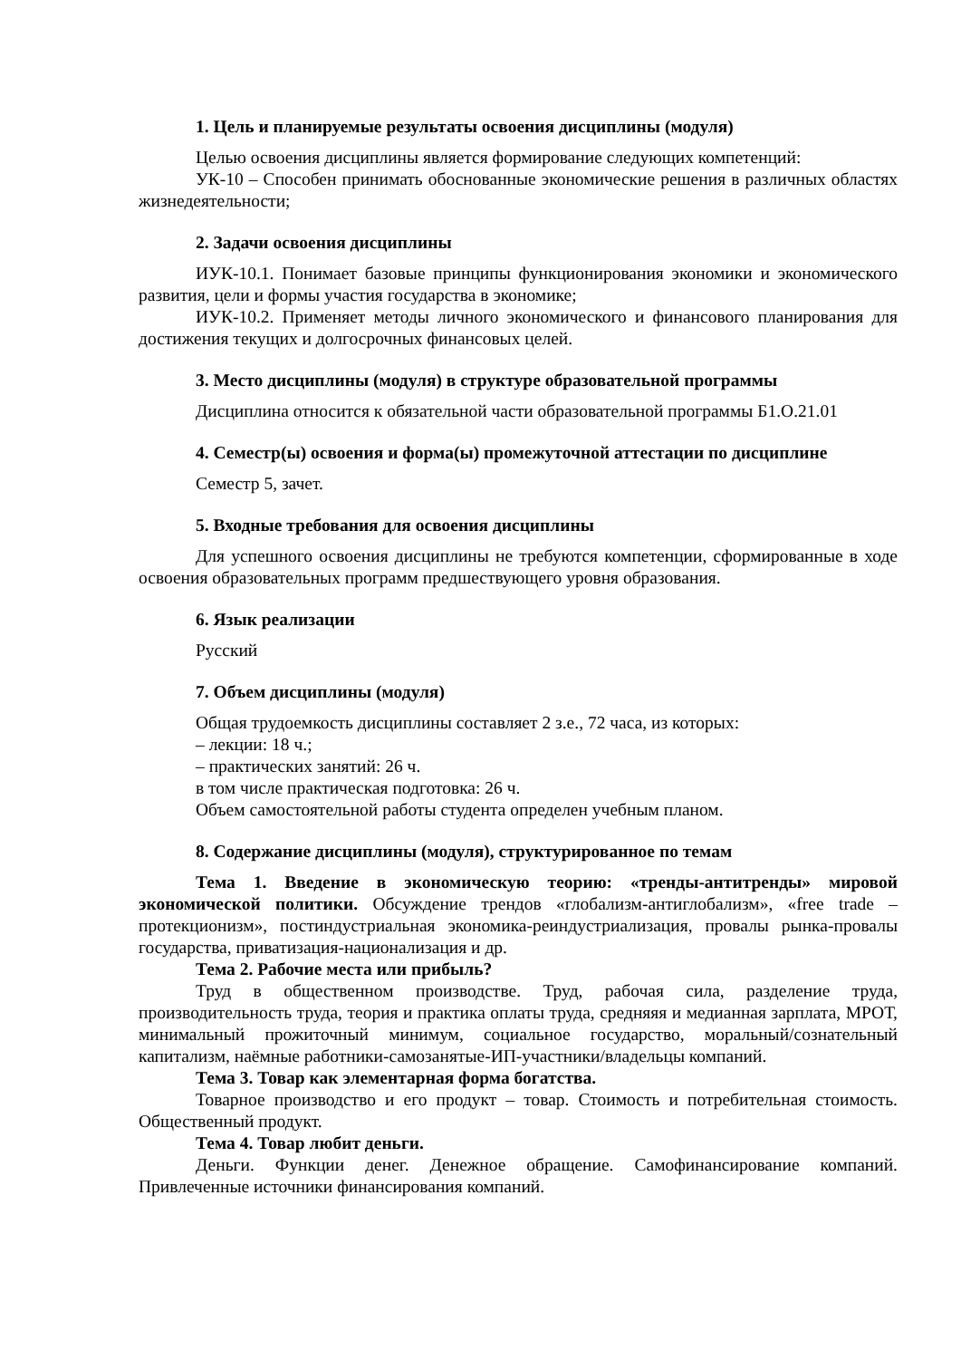1. Цель и планируемые результаты освоения дисциплины (модуля)
Целью освоения дисциплины является формирование следующих компетенций:
УК-10 – Способен принимать обоснованные экономические решения в различных областях жизнедеятельности;
2. Задачи освоения дисциплины
ИУК-10.1. Понимает базовые принципы функционирования экономики и экономического развития, цели и формы участия государства в экономике;
ИУК-10.2. Применяет методы личного экономического и финансового планирования для достижения текущих и долгосрочных финансовых целей.
3. Место дисциплины (модуля) в структуре образовательной программы
Дисциплина относится к обязательной части образовательной программы Б1.О.21.01
4. Семестр(ы) освоения и форма(ы) промежуточной аттестации по дисциплине
Семестр 5, зачет.
5. Входные требования для освоения дисциплины
Для успешного освоения дисциплины не требуются компетенции, сформированные в ходе освоения образовательных программ предшествующего уровня образования.
6. Язык реализации
Русский
7. Объем дисциплины (модуля)
Общая трудоемкость дисциплины составляет 2 з.е., 72 часа, из которых:
– лекции: 18 ч.;
– практических занятий: 26 ч.
в том числе практическая подготовка: 26 ч.
Объем самостоятельной работы студента определен учебным планом.
8. Содержание дисциплины (модуля), структурированное по темам
Тема 1. Введение в экономическую теорию: «тренды-антитренды» мировой экономической политики. Обсуждение трендов «глобализм-антиглобализм», «free trade – протекционизм», постиндустриальная экономика-реиндустриализация, провалы рынка-провалы государства, приватизация-национализация и др.
Тема 2. Рабочие места или прибыль?
Труд в общественном производстве. Труд, рабочая сила, разделение труда, производительность труда, теория и практика оплаты труда, средняяя и медианная зарплата, МРОТ, минимальный прожиточный минимум, социальное государство, моральный/сознательный капитализм, наёмные работники-самозанятые-ИП-участники/владельцы компаний.
Тема 3. Товар как элементарная форма богатства.
Товарное производство и его продукт – товар. Стоимость и потребительная стоимость. Общественный продукт.
Тема 4. Товар любит деньги.
Деньги. Функции денег. Денежное обращение. Самофинансирование компаний. Привлеченные источники финансирования компаний.